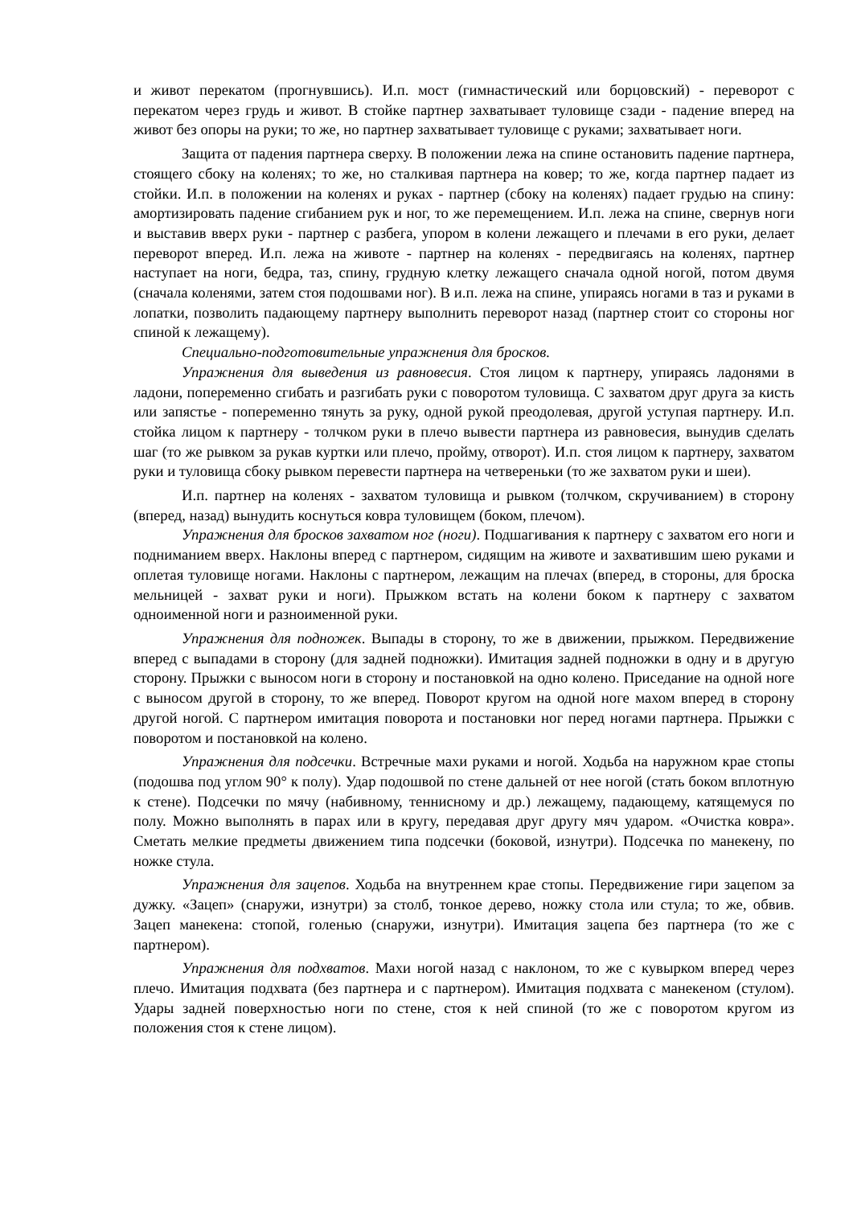и живот перекатом (прогнувшись). И.п. мост (гимнастический или борцовский) - переворот с перекатом через грудь и живот. В стойке партнер захватывает туловище сзади - падение вперед на живот без опоры на руки; то же, но партнер захватывает туловище с руками; захватывает ноги.
Защита от падения партнера сверху. В положении лежа на спине остановить падение партнера, стоящего сбоку на коленях; то же, но сталкивая партнера на ковер; то же, когда партнер падает из стойки. И.п. в положении на коленях и руках - партнер (сбоку на коленях) падает грудью на спину: амортизировать падение сгибанием рук и ног, то же перемещением. И.п. лежа на спине, свернув ноги и выставив вверх руки - партнер с разбега, упором в колени лежащего и плечами в его руки, делает переворот вперед. И.п. лежа на животе - партнер на коленях - передвигаясь на коленях, партнер наступает на ноги, бедра, таз, спину, грудную клетку лежащего сначала одной ногой, потом двумя (сначала коленями, затем стоя подошвами ног). В и.п. лежа на спине, упираясь ногами в таз и руками в лопатки, позволить падающему партнеру выполнить переворот назад (партнер стоит со стороны ног спиной к лежащему).
Специально-подготовительные упражнения для бросков.
Упражнения для выведения из равновесия. Стоя лицом к партнеру, упираясь ладонями в ладони, попеременно сгибать и разгибать руки с поворотом туловища. С захватом друг друга за кисть или запястье - попеременно тянуть за руку, одной рукой преодолевая, другой уступая партнеру. И.п. стойка лицом к партнеру - толчком руки в плечо вывести партнера из равновесия, вынудив сделать шаг (то же рывком за рукав куртки или плечо, пройму, отворот). И.п. стоя лицом к партнеру, захватом руки и туловища сбоку рывком перевести партнера на четвереньки (то же захватом руки и шеи).
И.п. партнер на коленях - захватом туловища и рывком (толчком, скручиванием) в сторону (вперед, назад) вынудить коснуться ковра туловищем (боком, плечом).
Упражнения для бросков захватом ног (ноги). Подшагивания к партнеру с захватом его ноги и подниманием вверх. Наклоны вперед с партнером, сидящим на животе и захватившим шею руками и оплетая туловище ногами. Наклоны с партнером, лежащим на плечах (вперед, в стороны, для броска мельницей - захват руки и ноги). Прыжком встать на колени боком к партнеру с захватом одноименной ноги и разноименной руки.
Упражнения для подножек. Выпады в сторону, то же в движении, прыжком. Передвижение вперед с выпадами в сторону (для задней подножки). Имитация задней подножки в одну и в другую сторону. Прыжки с выносом ноги в сторону и постановкой на одно колено. Приседание на одной ноге с выносом другой в сторону, то же вперед. Поворот кругом на одной ноге махом вперед в сторону другой ногой. С партнером имитация поворота и постановки ног перед ногами партнера. Прыжки с поворотом и постановкой на колено.
Упражнения для подсечки. Встречные махи руками и ногой. Ходьба на наружном крае стопы (подошва под углом 90° к полу). Удар подошвой по стене дальней от нее ногой (стать боком вплотную к стене). Подсечки по мячу (набивному, теннисному и др.) лежащему, падающему, катящемуся по полу. Можно выполнять в парах или в кругу, передавая друг другу мяч ударом. «Очистка ковра». Сметать мелкие предметы движением типа подсечки (боковой, изнутри). Подсечка по манекену, по ножке стула.
Упражнения для зацепов. Ходьба на внутреннем крае стопы. Передвижение гири зацепом за дужку. «Зацеп» (снаружи, изнутри) за столб, тонкое дерево, ножку стола или стула; то же, обвив. Зацеп манекена: стопой, голенью (снаружи, изнутри). Имитация зацепа без партнера (то же с партнером).
Упражнения для подхватов. Махи ногой назад с наклоном, то же с кувырком вперед через плечо. Имитация подхвата (без партнера и с партнером). Имитация подхвата с манекеном (стулом). Удары задней поверхностью ноги по стене, стоя к ней спиной (то же с поворотом кругом из положения стоя к стене лицом).